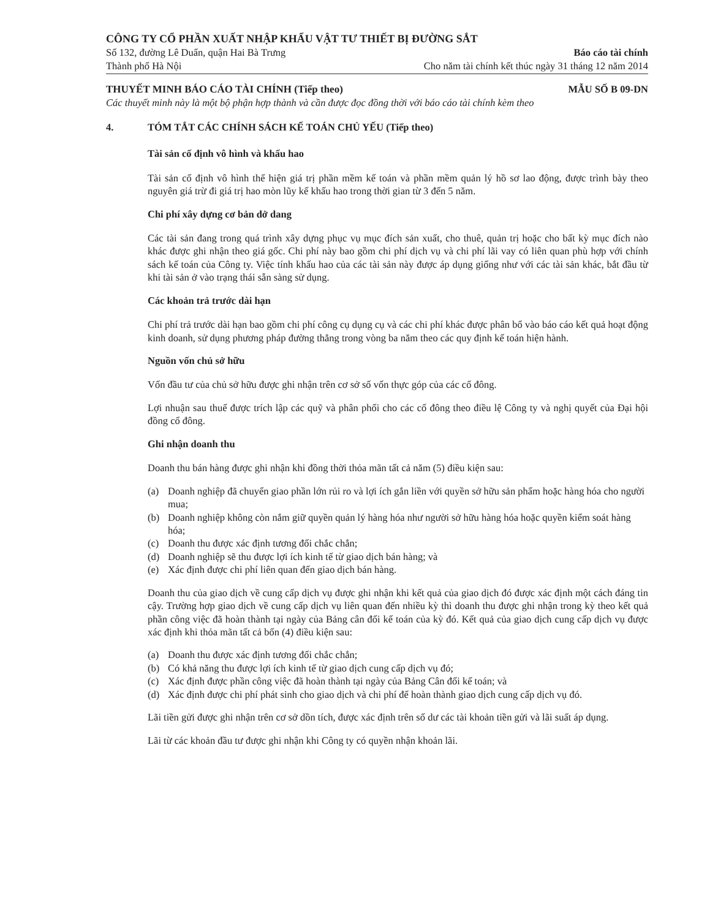CÔNG TY CỔ PHẦN XUẤT NHẬP KHẨU VẬT TƯ THIẾT BỊ ĐƯỜNG SẮT
Số 132, đường Lê Duẩn, quận Hai Bà Trưng
Thành phố Hà Nội
Báo cáo tài chính
Cho năm tài chính kết thúc ngày 31 tháng 12 năm 2014
THUYẾT MINH BÁO CÁO TÀI CHÍNH (Tiếp theo) MẪU SỐ B 09-DN
Các thuyết minh này là một bộ phận hợp thành và cần được đọc đồng thời với báo cáo tài chính kèm theo
4. TÓM TẮT CÁC CHÍNH SÁCH KẾ TOÁN CHỦ YẾU (Tiếp theo)
Tài sản cố định vô hình và khấu hao
Tài sản cố định vô hình thể hiện giá trị phần mềm kế toán và phần mềm quản lý hồ sơ lao động, được trình bày theo nguyên giá trừ đi giá trị hao mòn lũy kế khấu hao trong thời gian từ 3 đến 5 năm.
Chi phí xây dựng cơ bản dở dang
Các tài sản đang trong quá trình xây dựng phục vụ mục đích sản xuất, cho thuê, quản trị hoặc cho bất kỳ mục đích nào khác được ghi nhận theo giá gốc. Chi phí này bao gồm chi phí dịch vụ và chi phí lãi vay có liên quan phù hợp với chính sách kế toán của Công ty. Việc tính khấu hao của các tài sản này được áp dụng giống như với các tài sản khác, bắt đầu từ khi tài sản ở vào trạng thái sẵn sàng sử dụng.
Các khoản trả trước dài hạn
Chi phí trả trước dài hạn bao gồm chi phí công cụ dụng cụ và các chi phí khác được phân bổ vào báo cáo kết quả hoạt động kinh doanh, sử dụng phương pháp đường thẳng trong vòng ba năm theo các quy định kế toán hiện hành.
Nguồn vốn chủ sở hữu
Vốn đầu tư của chủ sở hữu được ghi nhận trên cơ sở số vốn thực góp của các cổ đông.
Lợi nhuận sau thuế được trích lập các quỹ và phân phối cho các cổ đông theo điều lệ Công ty và nghị quyết của Đại hội đồng cổ đông.
Ghi nhận doanh thu
Doanh thu bán hàng được ghi nhận khi đồng thời thỏa mãn tất cả năm (5) điều kiện sau:
(a) Doanh nghiệp đã chuyển giao phần lớn rủi ro và lợi ích gắn liền với quyền sở hữu sản phẩm hoặc hàng hóa cho người mua;
(b) Doanh nghiệp không còn nắm giữ quyền quản lý hàng hóa như người sở hữu hàng hóa hoặc quyền kiểm soát hàng hóa;
(c) Doanh thu được xác định tương đối chắc chắn;
(d) Doanh nghiệp sẽ thu được lợi ích kinh tế từ giao dịch bán hàng; và
(e) Xác định được chi phí liên quan đến giao dịch bán hàng.
Doanh thu của giao dịch về cung cấp dịch vụ được ghi nhận khi kết quả của giao dịch đó được xác định một cách đáng tin cậy. Trường hợp giao dịch về cung cấp dịch vụ liên quan đến nhiều kỳ thì doanh thu được ghi nhận trong kỳ theo kết quả phần công việc đã hoàn thành tại ngày của Bảng cân đối kế toán của kỳ đó. Kết quả của giao dịch cung cấp dịch vụ được xác định khi thỏa mãn tất cả bốn (4) điều kiện sau:
(a) Doanh thu được xác định tương đối chắc chắn;
(b) Có khả năng thu được lợi ích kinh tế từ giao dịch cung cấp dịch vụ đó;
(c) Xác định được phần công việc đã hoàn thành tại ngày của Bảng Cân đối kế toán; và
(d) Xác định được chi phí phát sinh cho giao dịch và chi phí để hoàn thành giao dịch cung cấp dịch vụ đó.
Lãi tiền gửi được ghi nhận trên cơ sở dồn tích, được xác định trên số dư các tài khoản tiền gửi và lãi suất áp dụng.
Lãi từ các khoản đầu tư được ghi nhận khi Công ty có quyền nhận khoản lãi.